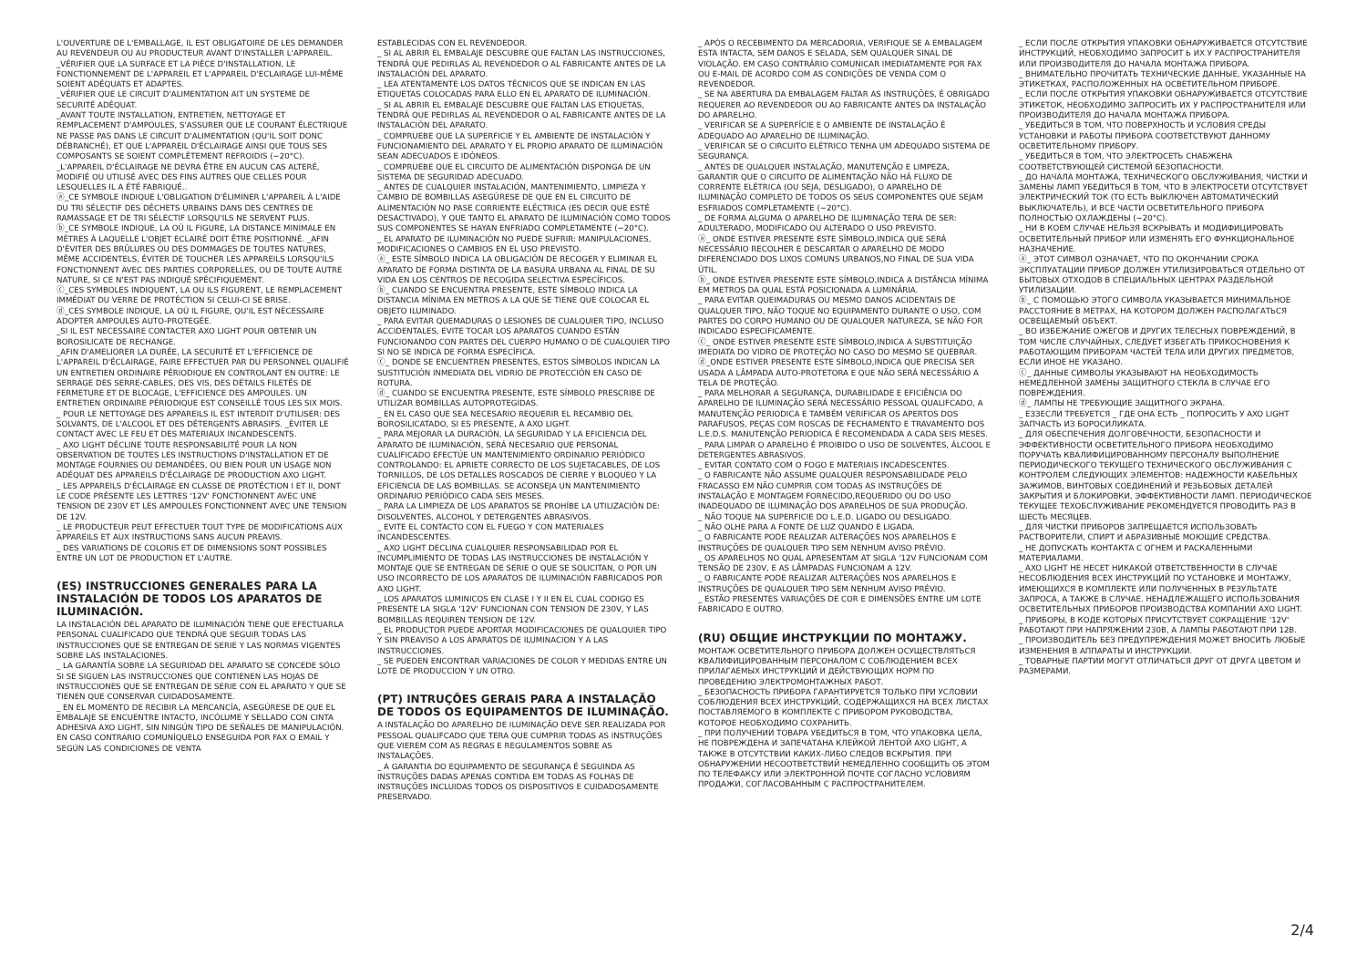L'OUVERTURE DE L'EMBALLAGE, IL EST OBLIGATOIRE DE LES DEMANDER AU REVENDEUR OU AU PRODUCTEUR AVANT D'INSTALLER L'APPAREIL.
_VÉRIFIER QUE LA SURFACE ET LA PIÈCE D'INSTALLATION, LE FONCTIONNEMENT DE L'APPAREIL ET L'APPAREIL D'ECLAIRAGE LUI-MÊME SOIENT ADÉQUATS ET ADAPTES.
_VÉRIFIER QUE LE CIRCUIT D'ALIMENTATION AIT UN SYSTEME DE SECURITÉ ADÉQUAT.
_AVANT TOUTE INSTALLATION, ENTRETIEN, NETTOYAGE ET REMPLACEMENT D'AMPOULES, S'ASSURER QUE LE COURANT ÉLECTRIQUE NE PASSE PAS DANS LE CIRCUIT D'ALIMENTATION (QU'IL SOIT DONC DÉBRANCHÉ), ET QUE L'APPAREIL D'ÉCLAIRAGE AINSI QUE TOUS SES COMPOSANTS SE SOIENT COMPLÈTEMENT REFROIDIS (~20°C).
_L'APPAREIL D'ÉCLAIRAGE NE DEVRA ÊTRE EN AUCUN CAS ALTERÉ, MODIFIÉ OU UTILISÉ AVEC DES FINS AUTRES QUE CELLES POUR LESQUELLES IL A ÉTÉ FABRIQUÉ..
ⓐ_CE SYMBOLE INDIQUE L'OBLIGATION D'ÉLIMINER L'APPAREIL À L'AIDE DU TRI SÉLECTIF DES DÉCHETS URBAINS DANS DES CENTRES DE RAMASSAGE ET DE TRI SÉLECTIF LORSQU'ILS NE SERVENT PLUS.
ⓑ_CE SYMBOLE INDIQUE, LA OÙ IL FIGURE, LA DISTANCE MINIMALE EN MÈTRES À LAQUELLE L'OBJET ECLAIRÉ DOIT ÊTRE POSITIONNÉ. _AFIN D'ÉVITER DES BRÛLURES OU DES DOMMAGES DE TOUTES NATURES, MÊME ACCIDENTELS, ÉVITER DE TOUCHER LES APPAREILS LORSQU'ILS FONCTIONNENT AVEC DES PARTIES CORPORELLES, OU DE TOUTE AUTRE NATURE, SI CE N'EST PAS INDIQUÉ SPÉCIFIQUEMENT.
ⓒ_CES SYMBOLES INDIQUENT, LA OU ILS FIGURENT, LE REMPLACEMENT IMMÉDIAT DU VERRE DE PROTÉCTION SI CELUI-CI SE BRISE.
ⓓ_CES SYMBOLE INDIQUE, LA OÙ IL FIGURE, QU'IL EST NÉCESSAIRE ADOPTER AMPOULES AUTO-PROTEGÉE.
_SI IL EST NECESSAIRE CONTACTER AXO LIGHT POUR OBTENIR UN BOROSILICATE DE RECHANGE.
_AFIN D'AMELIORER LA DURÉE, LA SECURITÉ ET L'EFFICIENCE DE L'APPAREIL D'ÉCLAIRAGE, FAIRE EFFECTUER PAR DU PERSONNEL QUALIFIÉ UN ENTRETIEN ORDINAIRE PÉRIODIQUE EN CONTROLANT EN OUTRE: LE SERRAGE DES SERRE-CABLES, DES VIS, DES DÉTAILS FILETÉS DE FERMETURE ET DE BLOCAGE, L'EFFICIENCE DES AMPOULES. UN ENTRETIEN ORDINAIRE PÉRIODIQUE EST CONSEILLÉ TOUS LES SIX MOIS.
_ POUR LE NETTOYAGE DES APPAREILS IL EST INTERDIT D'UTILISER: DES SOLVANTS, DE L'ALCOOL ET DES DÉTERGENTS ABRASIFS. _ÉVITER LE CONTACT AVEC LE FEU ET DES MATERIAUX INCANDESCENTS.
_ AXO LIGHT DÉCLINE TOUTE RESPONSABILITÉ POUR LA NON OBSERVATION DE TOUTES LES INSTRUCTIONS D'INSTALLATION ET DE MONTAGE FOURNIES OU DEMANDÉES, OU BIEN POUR UN USAGE NON ADÉQUAT DES APPAREILS D'ÉCLAIRAGE DE PRODUCTION AXO LIGHT.
_ LES APPAREILS D'ÉCLAIRAGE EN CLASSE DE PROTÉCTION I ET II, DONT LE CODE PRÉSENTE LES LETTRES '12V' FONCTIONNENT AVEC UNE TENSION DE 230V ET LES AMPOULES FONCTIONNENT AVEC UNE TENSION DE 12V.
_ LE PRODUCTEUR PEUT EFFECTUER TOUT TYPE DE MODIFICATIONS AUX APPAREILS ET AUX INSTRUCTIONS SANS AUCUN PREAVIS.
_ DES VARIATIONS DE COLORIS ET DE DIMENSIONS SONT POSSIBLES ENTRE UN LOT DE PRODUCTION ET L'AUTRE.
(ES) INSTRUCCIONES GENERALES PARA LA INSTALACIÓN DE TODOS LOS APARATOS DE ILUMINACIÓN.
LA INSTALACIÓN DEL APARATO DE ILUMINACIÓN TIENE QUE EFECTUARLA PERSONAL CUALIFICADO QUE TENDRÁ QUE SEGUIR TODAS LAS INSTRUCCIONES QUE SE ENTREGAN DE SERIE Y LAS NORMAS VIGENTES SOBRE LAS INSTALACIONES.
_ LA GARANTÍA SOBRE LA SEGURIDAD DEL APARATO SE CONCEDE SÓLO SI SE SIGUEN LAS INSTRUCCIONES QUE CONTIENEN LAS HOJAS DE INSTRUCCIONES QUE SE ENTREGAN DE SERIE CON EL APARATO Y QUE SE TIENEN QUE CONSERVAR CUIDADOSAMENTE.
_ EN EL MOMENTO DE RECIBIR LA MERCANCÍA, ASEGÚRESE DE QUE EL EMBALAJE SE ENCUENTRE INTACTO, INCÓLUME Y SELLADO CON CINTA ADHESIVA AXO LIGHT, SIN NINGÚN TIPO DE SEÑALES DE MANIPULACIÓN. EN CASO CONTRARIO COMUNÍQUELO ENSEGUIDA POR FAX O EMAIL Y SEGÚN LAS CONDICIONES DE VENTA
ESTABLECIDAS CON EL REVENDEDOR.
_ SI AL ABRIR EL EMBALAJE DESCUBRE QUE FALTAN LAS INSTRUCCIONES, TENDRÁ QUE PEDIRLAS AL REVENDEDOR O AL FABRICANTE ANTES DE LA INSTALACIÓN DEL APARATO.
_ LEA ATENTAMENTE LOS DATOS TÉCNICOS QUE SE INDICAN EN LAS ETIQUETAS COLOCADAS PARA ELLO EN EL APARATO DE ILUMINACIÓN.
_ SI AL ABRIR EL EMBALAJE DESCUBRE QUE FALTAN LAS ETIQUETAS, TENDRÁ QUE PEDIRLAS AL REVENDEDOR O AL FABRICANTE ANTES DE LA INSTALACIÓN DEL APARATO.
_ COMPRUEBE QUE LA SUPERFICIE Y EL AMBIENTE DE INSTALACIÓN Y FUNCIONAMIENTO DEL APARATO Y EL PROPIO APARATO DE ILUMINACIÓN SEAN ADECUADOS E IDÓNEOS.
_ COMPRUEBE QUE EL CIRCUITO DE ALIMENTACIÓN DISPONGA DE UN SISTEMA DE SEGURIDAD ADECUADO.
_ ANTES DE CUALQUIER INSTALACIÓN, MANTENIMIENTO, LIMPIEZA Y CAMBIO DE BOMBILLAS ASEGÚRESE DE QUE EN EL CIRCUITO DE ALIMENTACIÓN NO PASE CORRIENTE ELÉCTRICA (ES DECIR QUE ESTÉ DESACTIVADO), Y QUE TANTO EL APARATO DE ILUMINACIÓN COMO TODOS SUS COMPONENTES SE HAYAN ENFRIADO COMPLETAMENTE (~20°C).
_ EL APARATO DE ILUMINACIÓN NO PUEDE SUFRIR: MANIPULACIONES, MODIFICACIONES O CAMBIOS EN EL USO PREVISTO.
ⓐ_ ESTE SÍMBOLO INDICA LA OBLIGACIÓN DE RECOGER Y ELIMINAR EL APARATO DE FORMA DISTINTA DE LA BASURA URBANA AL FINAL DE SU VIDA EN LOS CENTROS DE RECOGIDA SELECTIVA ESPECÍFICOS.
ⓑ_ CUANDO SE ENCUENTRA PRESENTE, ESTE SÍMBOLO INDICA LA DISTANCIA MÍNIMA EN METROS A LA QUE SE TIENE QUE COLOCAR EL OBJETO ILUMINADO.
_ PARA EVITAR QUEMADURAS O LESIONES DE CUALQUIER TIPO, INCLUSO ACCIDENTALES, EVITE TOCAR LOS APARATOS CUANDO ESTÁN FUNCIONANDO CON PARTES DEL CUERPO HUMANO O DE CUALQUIER TIPO SI NO SE INDICA DE FORMA ESPECÍFICA.
ⓒ_ DONDE SE ENCUENTREN PRESENTES, ESTOS SÍMBOLOS INDICAN LA SUSTITUCIÓN INMEDIATA DEL VIDRIO DE PROTECCIÓN EN CASO DE ROTURA.
ⓓ_ CUANDO SE ENCUENTRA PRESENTE, ESTE SÍMBOLO PRESCRIBE DE UTILIZAR BOMBILLAS AUTOPROTEGIDAS.
_ EN EL CASO QUE SEA NECESARIO REQUERIR EL RECAMBIO DEL BOROSILICATADO, SI ES PRESENTE, A AXO LIGHT.
_ PARA MEJORAR LA DURACIÓN, LA SEGURIDAD Y LA EFICIENCIA DEL APARATO DE ILUMINACIÓN, SERÁ NECESARIO QUE PERSONAL CUALIFICADO EFECTÚE UN MANTENIMIENTO ORDINARIO PERIÓDICO CONTROLANDO: EL APRIETE CORRECTO DE LOS SUJETACABLES, DE LOS TORNILLOS, DE LOS DETALLES ROSCADOS DE CIERRE Y BLOQUEO Y LA EFICIENCIA DE LAS BOMBILLAS. SE ACONSEJA UN MANTENIMIENTO ORDINARIO PERIÓDICO CADA SEIS MESES.
_ PARA LA LIMPIEZA DE LOS APARATOS SE PROHÍBE LA UTILIZACIÓN DE: DISOLVENTES, ALCOHOL Y DETERGENTES ABRASIVOS.
_ EVITE EL CONTACTO CON EL FUEGO Y CON MATERIALES INCANDESCENTES.
_ AXO LIGHT DECLINA CUALQUIER RESPONSABILIDAD POR EL INCUMPLIMIENTO DE TODAS LAS INSTRUCCIONES DE INSTALACIÓN Y MONTAJE QUE SE ENTREGAN DE SERIE O QUE SE SOLICITAN, O POR UN USO INCORRECTO DE LOS APARATOS DE ILUMINACIÓN FABRICADOS POR AXO LIGHT.
_ LOS APARATOS LUMINICOS EN CLASE I Y II EN EL CUAL CODIGO ES PRESENTE LA SIGLA '12V' FUNCIONAN CON TENSION DE 230V, Y LAS BOMBILLAS REQUIREN TENSION DE 12V.
_ EL PRODUCTOR PUEDE APORTAR MODIFICACIONES DE QUALQUIER TIPO Y SIN PREAVISO A LOS APARATOS DE ILUMINACION Y A LAS INSTRUCCIONES.
_ SE PUEDEN ENCONTRAR VARIACIONES DE COLOR Y MEDIDAS ENTRE UN LOTE DE PRODUCCION Y UN OTRO.
(PT) INTRUÇÕES GERAIS PARA A INSTALAÇÃO DE TODOS OS EQUIPAMENTOS DE ILUMINAÇÃO.
A INSTALAÇÃO DO APARELHO DE ILUMINAÇÃO DEVE SER REALIZADA POR PESSOAL QUALIFCADO QUE TERA QUE CUMPRIR TODAS AS INSTRUÇÕES QUE VIEREM COM AS REGRAS E REGULAMENTOS SOBRE AS INSTALAÇÕES.
_ A GARANTIA DO EQUIPAMENTO DE SEGURANÇA É SEGUINDA AS INSTRUÇÕES DADAS APENAS CONTIDA EM TODAS AS FOLHAS DE INSTRUÇÕES INCLUIDAS TODOS OS DISPOSITIVOS E CUIDADOSAMENTE PRESERVADO.
_ APÓS O RECEBIMENTO DA MERCADORIA, VERIFIQUE SE A EMBALAGEM ESTA INTACTA, SEM DANOS E SELADA, SEM QUALQUER SINAL DE VIOLAÇÃO. EM CASO CONTRÁRIO COMUNICAR IMEDIATAMENTE POR FAX OU E-MAIL DE ACORDO COM AS CONDIÇÕES DE VENDA COM O REVENDEDOR.
_ SE NA ABERTURA DA EMBALAGEM FALTAR AS INSTRUÇÕES, É OBRIGADO REQUERER AO REVENDEDOR OU AO FABRICANTE ANTES DA INSTALAÇÃO DO APARELHO.
_ VERIFICAR SE A SUPERFÍCIE E O AMBIENTE DE INSTALAÇÃO É ADEQUADO AO APARELHO DE ILUMINAÇÃO.
_ VERIFICAR SE O CIRCUITO ELÉTRICO TENHA UM ADEQUADO SISTEMA DE SEGURANÇA.
_ ANTES DE QUALQUER INSTALAÇÃO, MANUTENÇÃO E LIMPEZA, GARANTIR QUE O CIRCUITO DE ALIMENTAÇÃO NÃO HÁ FLUXO DE CORRENTE ELÉTRICA (OU SEJA, DESLIGADO), O APARELHO DE ILUMINAÇÃO COMPLETO DE TODOS OS SEUS COMPONENTES QUE SEJAM ESFRIADOS COMPLETAMENTE (~20°C).
_ DE FORMA ALGUMA O APARELHO DE ILUMINAÇÃO TERA DE SER: ADULTERADO, MODIFICADO OU ALTERADO O USO PREVISTO.
ⓐ_ ONDE ESTIVER PRESENTE ESTE SÍMBOLO,INDICA QUE SERÁ NECESSÁRIO RECOLHER E DESCARTAR O APARELHO DE MODO DIFERENCIADO DOS LIXOS COMUNS URBANOS,NO FINAL DE SUA VIDA ÚTIL.
ⓑ_ ONDE ESTIVER PRESENTE ESTE SÍMBOLO,INDICA A DISTÂNCIA MÍNIMA EM METROS DA QUAL ESTÁ POSICIONADA A LUMINÁRIA.
_ PARA EVITAR QUEIMADURAS OU MESMO DANOS ACIDENTAIS DE QUALQUER TIPO, NÃO TOQUE NO EQUIPAMENTO DURANTE O USO, COM PARTES DO CORPO HUMANO OU DE QUALQUER NATUREZA, SE NÃO FOR INDICADO ESPECIFICAMENTE.
ⓒ_ ONDE ESTIVER PRESENTE ESTE SÍMBOLO,INDICA A SUBSTITUIÇÃO IMEDIATA DO VIDRO DE PROTEÇÃO NO CASO DO MESMO SE QUEBRAR.
ⓓ_ONDE ESTIVER PRESENTE ESTE SÍMBOLO,INDICA QUE PRECISA SER USADA A LÂMPADA AUTO-PROTETORA E QUE NÃO SERÁ NECESSÁRIO A TELA DE PROTEÇÃO.
_ PARA MELHORAR A SEGURANÇA, DURABILIDADE E EFICIÊNCIA DO APARELHO DE ILUMINAÇÃO SERÁ NECESSÁRIO PESSOAL QUALIFCADO, A MANUTENÇÃO PERIODICA E TAMBÉM VERIFICAR OS APERTOS DOS PARAFUSOS, PEÇAS COM ROSCAS DE FECHAMENTO E TRAVAMENTO DOS L.E.D.S. MANUTENÇÃO PERIODICA É RECOMENDADA A CADA SEIS MESES.
_ PARA LIMPAR O APARELHO É PROIBIDO O USO DE SOLVENTES, ÁLCOOL E DETERGENTES ABRASIVOS.
_ EVITAR CONTATO COM O FOGO E MATERIAIS INCADESCENTES.
_ O FABRICANTE NÃO ASSUME QUALQUER RESPONSABILIDADE PELO FRACASSO EM NÃO CUMPRIR COM TODAS AS INSTRUÇÕES DE INSTALAÇÃO E MONTAGEM FORNECIDO,REQUERIDO OU DO USO INADEQUADO DE ILUMINAÇÃO DOS APARELHOS DE SUA PRODUÇÃO.
_ NÃO TOQUE NA SUPERFICIE DO L.E.D. LIGADO OU DESLIGADO.
_ NÃO OLHE PARA A FONTE DE LUZ QUANDO E LIGADA.
_ O FABRICANTE PODE REALIZAR ALTERAÇÕES NOS APARELHOS E INSTRUÇÕES DE QUALQUER TIPO SEM NENHUM AVISO PRÉVIO.
_ OS APARELHOS NO QUAL APRESENTAM AT SIGLA '12V FUNCIONAM COM TENSÃO DE 230V, E AS LÂMPADAS FUNCIONAM A 12V.
_ O FABRICANTE PODE REALIZAR ALTERAÇÕES NOS APARELHOS E INSTRUÇÕES DE QUALQUER TIPO SEM NENHUM AVISO PRÉVIO.
_ ESTÃO PRESENTES VARIAÇÕES DE COR E DIMENSÕES ENTRE UM LOTE FABRICADO E OUTRO.
(RU) ОБЩИЕ ИНСТРУКЦИИ ПО МОНТАЖУ.
МОНТАЖ ОСВЕТИТЕЛЬНОГО ПРИБОРА ДОЛЖЕН ОСУЩЕСТВЛЯТЬСЯ КВАЛИФИЦИРОВАННЫМ ПЕРСОНАЛОМ С СОБЛЮДЕНИЕМ ВСЕХ ПРИЛАГАЕМЫХ ИНСТРУКЦИЙ И ДЕЙСТВУЮЩИХ НОРМ ПО ПРОВЕДЕНИЮ ЭЛЕКТРОМОНТАЖНЫХ РАБОТ.
_ БЕЗОПАСНОСТЬ ПРИБОРА ГАРАНТИРУЕТСЯ ТОЛЬКО ПРИ УСЛОВИИ СОБЛЮДЕНИЯ ВСЕХ ИНСТРУКЦИЙ, СОДЕРЖАЩИХСЯ НА ВСЕХ ЛИСТАХ ПОСТАВЛЯЕМОГО В КОМПЛЕКТЕ С ПРИБОРОМ РУКОВОДСТВА, КОТОРОЕ НЕОБХОДИМО СОХРАНИТЬ.
_ ПРИ ПОЛУЧЕНИИ ТОВАРА УБЕДИТЬСЯ В ТОМ, ЧТО УПАКОВКА ЦЕЛА, НЕ ПОВРЕЖДЕНА И ЗАПЕЧАТАНА КЛЕЙКОЙ ЛЕНТОЙ AXO LIGHT, А ТАКЖЕ В ОТСУТСТВИИ КАКИХ-ЛИБО СЛЕДОВ ВСКРЫТИЯ. ПРИ ОБНАРУЖЕНИИ НЕСООТВЕТСТВИЙ НЕМЕДЛЕННО СООБЩИТЬ ОБ ЭТОМ ПО ТЕЛЕФАКСУ ИЛИ ЭЛЕКТРОННОЙ ПОЧТЕ СОГЛАСНО УСЛОВИЯМ ПРОДАЖИ, СОГЛАСОВАННЫМ С РАСПРОСТРАНИТЕЛЕМ.
_ ЕСЛИ ПОСЛЕ ОТКРЫТИЯ УПАКОВКИ ОБНАРУЖИВАЕТСЯ ОТСУТСТВИЕ ИНСТРУКЦИЙ, НЕОБХОДИМО ЗАПРОСИТ Ь ИХ У РАСПРОСТРАНИТЕЛЯ ИЛИ ПРОИЗВОДИТЕЛЯ ДО НАЧАЛА МОНТАЖА ПРИБОРА.
_ ВНИМАТЕЛЬНО ПРОЧИТАТЬ ТЕХНИЧЕСКИЕ ДАННЫЕ, УКАЗАННЫЕ НА ЭТИКЕТКАХ, РАСПОЛОЖЕННЫХ НА ОСВЕТИТЕЛЬНОМ ПРИБОРЕ.
_ ЕСЛИ ПОСЛЕ ОТКРЫТИЯ УПАКОВКИ ОБНАРУЖИВАЕТСЯ ОТСУТСТВИЕ ЭТИКЕТОК, НЕОБХОДИМО ЗАПРОСИТЬ ИХ У РАСПРОСТРАНИТЕЛЯ ИЛИ ПРОИЗВОДИТЕЛЯ ДО НАЧАЛА МОНТАЖА ПРИБОРА.
_ УБЕДИТЬСЯ В ТОМ, ЧТО ПОВЕРХНОСТЬ И УСЛОВИЯ СРЕДЫ УСТАНОВКИ И РАБОТЫ ПРИБОРА СООТВЕТСТВУЮТ ДАННОМУ ОСВЕТИТЕЛЬНОМУ ПРИБОРУ.
_ УБЕДИТЬСЯ В ТОМ, ЧТО ЭЛЕКТРОСЕТЬ СНАБЖЕНА СООТВЕТСТВУЮЩЕЙ СИСТЕМОЙ БЕЗОПАСНОСТИ.
_ ДО НАЧАЛА МОНТАЖА, ТЕХНИЧЕСКОГО ОБСЛУЖИВАНИЯ, ЧИСТКИ И ЗАМЕНЫ ЛАМП УБЕДИТЬСЯ В ТОМ, ЧТО В ЭЛЕКТРОСЕТИ ОТСУТСТВУЕТ ЭЛЕКТРИЧЕСКИЙ ТОК (ТО ЕСТЬ ВЫКЛЮЧЕН АВТОМАТИЧЕСКИЙ ВЫКЛЮЧАТЕЛЬ), И ВСЕ ЧАСТИ ОСВЕТИТЕЛЬНОГО ПРИБОРА ПОЛНОСТЬЮ ОХЛАЖДЕНЫ (~20°C).
_ НИ В КОЕМ СЛУЧАЕ НЕЛЬЗЯ ВСКРЫВАТЬ И МОДИФИЦИРОВАТЬ ОСВЕТИТЕЛЬНЫЙ ПРИБОР ИЛИ ИЗМЕНЯТЬ ЕГО ФУНКЦИОНАЛЬНОЕ НАЗНАЧЕНИЕ.
ⓐ_ ЭТОТ СИМВОЛ ОЗНАЧАЕТ, ЧТО ПО ОКОНЧАНИИ СРОКА ЭКСПЛУАТАЦИИ ПРИБОР ДОЛЖЕН УТИЛИЗИРОВАТЬСЯ ОТДЕЛЬНО ОТ БЫТОВЫХ ОТХОДОВ В СПЕЦИАЛЬНЫХ ЦЕНТРАХ РАЗДЕЛЬНОЙ УТИЛИЗАЦИИ.
ⓑ_ С ПОМОЩЬЮ ЭТОГО СИМВОЛА УКАЗЫВАЕТСЯ МИНИМАЛЬНОЕ РАССТОЯНИЕ В МЕТРАХ, НА КОТОРОМ ДОЛЖЕН РАСПОЛАГАТЬСЯ ОСВЕЩАЕМЫЙ ОБЪЕКТ.
_ ВО ИЗБЕЖАНИЕ ОЖЕГОВ И ДРУГИХ ТЕЛЕСНЫХ ПОВРЕЖДЕНИЙ, В ТОМ ЧИСЛЕ СЛУЧАЙНЫХ, СЛЕДУЕТ ИЗБЕГАТЬ ПРИКОСНОВЕНИЯ К РАБОТАЮЩИМ ПРИБОРАМ ЧАСТЕЙ ТЕЛА ИЛИ ДРУГИХ ПРЕДМЕТОВ, ЕСЛИ ИНОЕ НЕ УКАЗАНО.
ⓒ_ ДАННЫЕ СИМВОЛЫ УКАЗЫВАЮТ НА НЕОБХОДИМОСТЬ НЕМЕДЛЕННОЙ ЗАМЕНЫ ЗАЩИТНОГО СТЕКЛА В СЛУЧАЕ ЕГО ПОВРЕЖДЕНИЯ.
ⓓ_ ЛАМПЫ НЕ ТРЕБУЮЩИЕ ЗАЩИТНОГО ЭКРАНА.
_ ЕЗЗЕСЛИ ТРЕБУЕТСЯ _ ГДЕ ОНА ЕСТЬ _ ПОПРОСИТЬ У AXO LIGHT ЗАПЧАСТЬ ИЗ БОРОСИЛИКАТА.
_ ДЛЯ ОБЕСПЕЧЕНИЯ ДОЛГОВЕЧНОСТИ, БЕЗОПАСНОСТИ И ЭФФЕКТИВНОСТИ ОСВЕТИТЕЛЬНОГО ПРИБОРА НЕОБХОДИМО ПОРУЧАТЬ КВАЛИФИЦИРОВАННОМУ ПЕРСОНАЛУ ВЫПОЛНЕНИЕ ПЕРИОДИЧЕСКОГО ТЕКУЩЕГО ТЕХНИЧЕСКОГО ОБСЛУЖИВАНИЯ С КОНТРОЛЕМ СЛЕДУЮЩИХ ЭЛЕМЕНТОВ: НАДЕЖНОСТИ КАБЕЛЬНЫХ ЗАЖИМОВ, ВИНТОВЫХ СОЕДИНЕНИЙ И РЕЗЬБОВЫХ ДЕТАЛЕЙ ЗАКРЫТИЯ И БЛОКИРОВКИ, ЭФФЕКТИВНОСТИ ЛАМП. ПЕРИОДИЧЕСКОЕ ТЕКУЩЕЕ ТЕХОБСЛУЖИВАНИЕ РЕКОМЕНДУЕТСЯ ПРОВОДИТЬ РАЗ В ШЕСТЬ МЕСЯЦЕВ.
_ ДЛЯ ЧИСТКИ ПРИБОРОВ ЗАПРЕЩАЕТСЯ ИСПОЛЬЗОВАТЬ РАСТВОРИТЕЛИ, СПИРТ И АБРАЗИВНЫЕ МОЮЩИЕ СРЕДСТВА.
_ НЕ ДОПУСКАТЬ КОНТАКТА С ОГНЕМ И РАСКАЛЕННЫМИ МАТЕРИАЛАМИ.
_ AXO LIGHT НЕ НЕСЕТ НИКАКОЙ ОТВЕТСТВЕННОСТИ В СЛУЧАЕ НЕСОБЛЮДЕНИЯ ВСЕХ ИНСТРУКЦИЙ ПО УСТАНОВКЕ И МОНТАЖУ, ИМЕЮЩИХСЯ В КОМПЛЕКТЕ ИЛИ ПОЛУЧЕННЫХ В РЕЗУЛЬТАТЕ ЗАПРОСА, А ТАКЖЕ В СЛУЧАЕ. НЕНАДЛЕЖАЩЕГО ИСПОЛЬЗОВАНИЯ ОСВЕТИТЕЛЬНЫХ ПРИБОРОВ ПРОИЗВОДСТВА КОМПАНИИ AXO LIGHT.
_ ПРИБОРЫ, В КОДЕ КОТОРЫХ ПРИСУТСТВУЕТ СОКРАЩЕНИЕ '12V' РАБОТАЮТ ПРИ НАПРЯЖЕНИИ 230В, А ЛАМПЫ РАБОТАЮТ ПРИ 12В.
_ ПРОИЗВОДИТЕЛЬ БЕЗ ПРЕДУПРЕЖДЕНИЯ МОЖЕТ ВНОСИТЬ ЛЮБЫЕ ИЗМЕНЕНИЯ В АППАРАТЫ И ИНСТРУКЦИИ.
_ ТОВАРНЫЕ ПАРТИИ МОГУТ ОТЛИЧАТЬСЯ ДРУГ ОТ ДРУГА ЦВЕТОМ И РАЗМЕРАМИ.
2/4